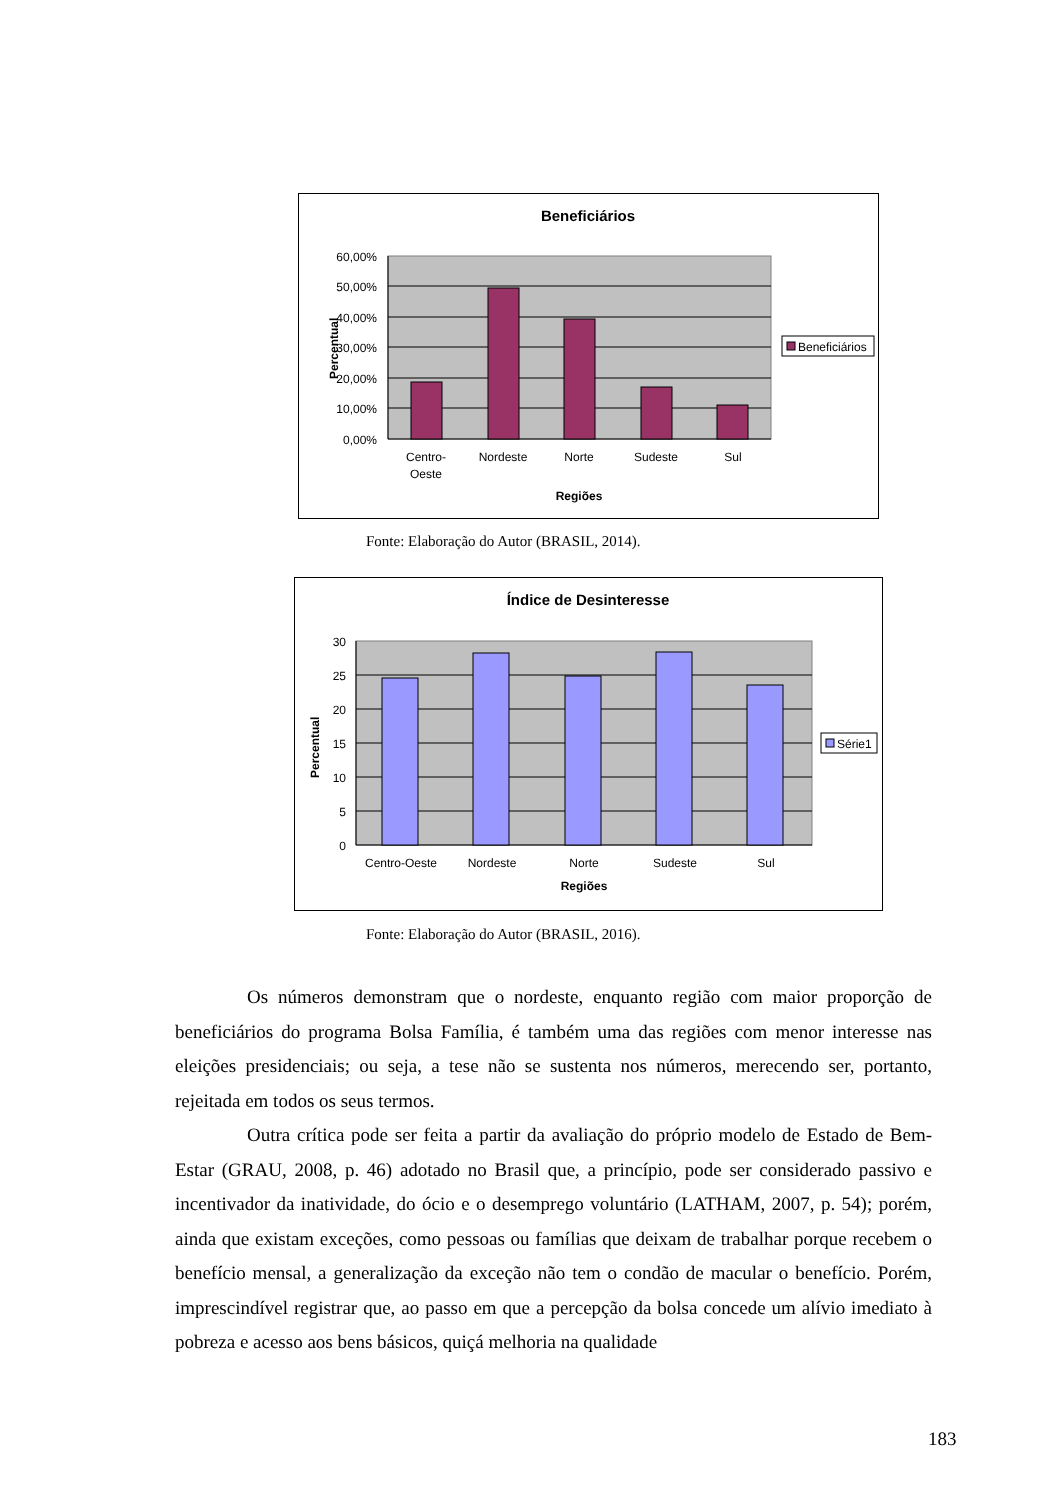Beneficiários
60,00%
50,00%
40,00%
30,00%
20,00%
10,00%
0,00%
Centro-
Oeste
Nordeste
Norte
Sudeste
Sul
Regiões
Percentual
Beneficiários
Fonte: Elaboração do Autor (BRASIL, 2014).
Índice de Desinteresse
30
25
20
15
10
5
0
Centro-Oeste
Nordeste
Norte
Sudeste
Sul
Regiões
Percentual
Série1
Fonte: Elaboração do Autor (BRASIL, 2016).
Os números demonstram que o nordeste, enquanto região com maior proporção de beneficiários do programa Bolsa Família, é também uma das regiões com menor interesse nas eleições presidenciais; ou seja, a tese não se sustenta nos números, merecendo ser, portanto, rejeitada em todos os seus termos.
Outra crítica pode ser feita a partir da avaliação do próprio modelo de Estado de Bem-Estar (GRAU, 2008, p. 46) adotado no Brasil que, a princípio, pode ser considerado passivo e incentivador da inatividade, do ócio e o desemprego voluntário (LATHAM, 2007, p. 54); porém, ainda que existam exceções, como pessoas ou famílias que deixam de trabalhar porque recebem o benefício mensal, a generalização da exceção não tem o condão de macular o benefício. Porém, imprescindível registrar que, ao passo em que a percepção da bolsa concede um alívio imediato à pobreza e acesso aos bens básicos, quiçá melhoria na qualidade
183